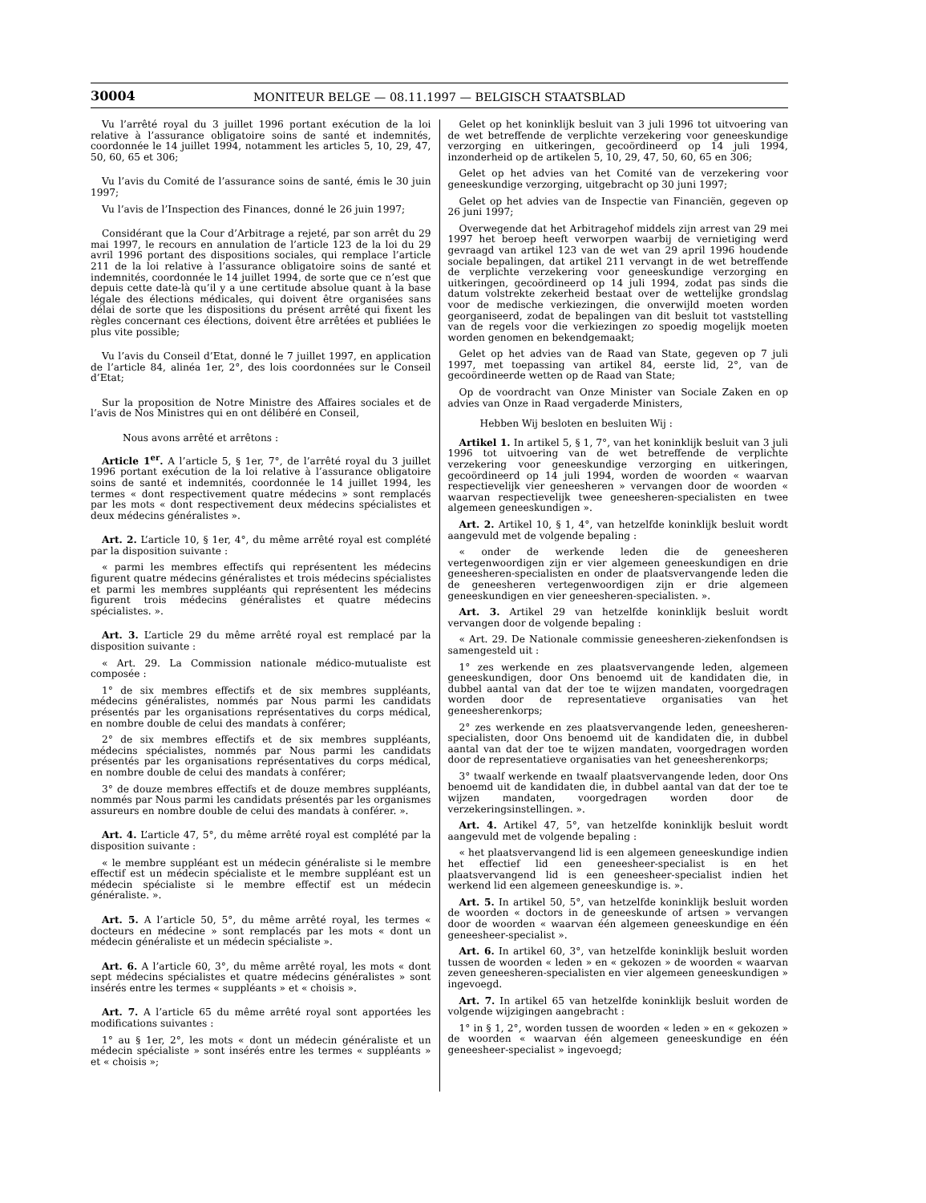30004 MONITEUR BELGE — 08.11.1997 — BELGISCH STAATSBLAD
Vu l’arrêté royal du 3 juillet 1996 portant exécution de la loi relative à l’assurance obligatoire soins de santé et indemnités, coordonnée le 14 juillet 1994, notamment les articles 5, 10, 29, 47, 50, 60, 65 et 306;
Vu l’avis du Comité de l’assurance soins de santé, émis le 30 juin 1997;
Vu l’avis de l’Inspection des Finances, donné le 26 juin 1997;
Considérant que la Cour d’Arbitrage a rejeté, par son arrêt du 29 mai 1997, le recours en annulation de l’article 123 de la loi du 29 avril 1996 portant des dispositions sociales, qui remplace l’article 211 de la loi relative à l’assurance obligatoire soins de santé et indemnités, coordonnée le 14 juillet 1994, de sorte que ce n’est que depuis cette date-là qu’il y a une certitude absolue quant à la base légale des élections médicales, qui doivent être organisées sans délai de sorte que les dispositions du présent arrêté qui fixent les règles concernant ces élections, doivent être arrêtées et publiées le plus vite possible;
Vu l’avis du Conseil d’Etat, donné le 7 juillet 1997, en application de l’article 84, alinéa 1er, 2°, des lois coordonnées sur le Conseil d’Etat;
Sur la proposition de Notre Ministre des Affaires sociales et de l’avis de Nos Ministres qui en ont délibéré en Conseil,
Nous avons arrêté et arrêtons :
Article 1<sup>er</sup>. A l’article 5, § 1er, 7°, de l’arrêté royal du 3 juillet 1996 portant exécution de la loi relative à l’assurance obligatoire soins de santé et indemnités, coordonnée le 14 juillet 1994, les termes « dont respectivement quatre médecins » sont remplacés par les mots « dont respectivement deux médecins spécialistes et deux médecins généralistes ».
Art. 2. L’article 10, § 1er, 4°, du même arrêté royal est complété par la disposition suivante :
« parmi les membres effectifs qui représentent les médecins figurent quatre médecins généralistes et trois médecins spécialistes et parmi les membres suppléants qui représentent les médecins figurent trois médecins généralistes et quatre médecins spécialistes. ».
Art. 3. L’article 29 du même arrêté royal est remplacé par la disposition suivante :
« Art. 29. La Commission nationale médico-mutualiste est composée :
1° de six membres effectifs et de six membres suppléants, médecins généralistes, nommés par Nous parmi les candidats présentés par les organisations représentatives du corps médical, en nombre double de celui des mandats à conférer;
2° de six membres effectifs et de six membres suppléants, médecins spécialistes, nommés par Nous parmi les candidats présentés par les organisations représentatives du corps médical, en nombre double de celui des mandats à conférer;
3° de douze membres effectifs et de douze membres suppléants, nommés par Nous parmi les candidats présentés par les organismes assureurs en nombre double de celui des mandats à conférer. ».
Art. 4. L’article 47, 5°, du même arrêté royal est complété par la disposition suivante :
« le membre suppléant est un médecin généraliste si le membre effectif est un médecin spécialiste et le membre suppléant est un médecin spécialiste si le membre effectif est un médecin généraliste. ».
Art. 5. A l’article 50, 5°, du même arrêté royal, les termes « docteurs en médecine » sont remplacés par les mots « dont un médecin généraliste et un médecin spécialiste ».
Art. 6. A l’article 60, 3°, du même arrêté royal, les mots « dont sept médecins spécialistes et quatre médecins généralistes » sont insérés entre les termes « suppléants » et « choisis ».
Art. 7. A l’article 65 du même arrêté royal sont apportées les modifications suivantes :
1° au § 1er, 2°, les mots « dont un médecin généraliste et un médecin spécialiste » sont insérés entre les termes « suppléants » et « choisis »;
Gelet op het koninklijk besluit van 3 juli 1996 tot uitvoering van de wet betreffende de verplichte verzekering voor geneeskundige verzorging en uitkeringen, gecoördineerd op 14 juli 1994, inzonderheid op de artikelen 5, 10, 29, 47, 50, 60, 65 en 306;
Gelet op het advies van het Comité van de verzekering voor geneeskundige verzorging, uitgebracht op 30 juni 1997;
Gelet op het advies van de Inspectie van Financiën, gegeven op 26 juni 1997;
Overwegende dat het Arbitragehof middels zijn arrest van 29 mei 1997 het beroep heeft verworpen waarbij de vernietiging werd gevraagd van artikel 123 van de wet van 29 april 1996 houdende sociale bepalingen, dat artikel 211 vervangt in de wet betreffende de verplichte verzekering voor geneeskundige verzorging en uitkeringen, gecoördineerd op 14 juli 1994, zodat pas sinds die datum volstrekte zekerheid bestaat over de wettelijke grondslag voor de medische verkiezingen, die onverwijld moeten worden georganiseerd, zodat de bepalingen van dit besluit tot vaststelling van de regels voor die verkiezingen zo spoedig mogelijk moeten worden genomen en bekendgemaakt;
Gelet op het advies van de Raad van State, gegeven op 7 juli 1997, met toepassing van artikel 84, eerste lid, 2°, van de gecoördineerde wetten op de Raad van State;
Op de voordracht van Onze Minister van Sociale Zaken en op advies van Onze in Raad vergaderde Ministers,
Hebben Wij besloten en besluiten Wij :
Artikel 1. In artikel 5, § 1, 7°, van het koninklijk besluit van 3 juli 1996 tot uitvoering van de wet betreffende de verplichte verzekering voor geneeskundige verzorging en uitkeringen, gecoördineerd op 14 juli 1994, worden de woorden « waarvan respectievelijk vier geneesheren » vervangen door de woorden « waarvan respectievelijk twee geneesheren-specialisten en twee algemeen geneeskundigen ».
Art. 2. Artikel 10, § 1, 4°, van hetzelfde koninklijk besluit wordt aangevuld met de volgende bepaling :
« onder de werkende leden die de geneesheren vertegenwoordigen zijn er vier algemeen geneeskundigen en drie geneesheren-specialisten en onder de plaatsvervangende leden die de geneesheren vertegenwoordigen zijn er drie algemeen geneeskundigen en vier geneesheren-specialisten. ».
Art. 3. Artikel 29 van hetzelfde koninklijk besluit wordt vervangen door de volgende bepaling :
« Art. 29. De Nationale commissie geneesheren-ziekenfondsen is samengesteld uit :
1° zes werkende en zes plaatsvervangende leden, algemeen geneeskundigen, door Ons benoemd uit de kandidaten die, in dubbel aantal van dat der toe te wijzen mandaten, voorgedragen worden door de representatieve organisaties van het geneesherenkorps;
2° zes werkende en zes plaatsvervangende leden, geneesheren-specialisten, door Ons benoemd uit de kandidaten die, in dubbel aantal van dat der toe te wijzen mandaten, voorgedragen worden door de representatieve organisaties van het geneesherenkorps;
3° twaalf werkende en twaalf plaatsvervangende leden, door Ons benoemd uit de kandidaten die, in dubbel aantal van dat der toe te wijzen mandaten, voorgedragen worden door de verzekeringsinstellingen. ».
Art. 4. Artikel 47, 5°, van hetzelfde koninklijk besluit wordt aangevuld met de volgende bepaling :
« het plaatsvervangend lid is een algemeen geneeskundige indien het effectief lid een geneesheer-specialist is en het plaatsvervangend lid is een geneesheer-specialist indien het werkend lid een algemeen geneeskundige is. ».
Art. 5. In artikel 50, 5°, van hetzelfde koninklijk besluit worden de woorden « doctors in de geneeskunde of artsen » vervangen door de woorden « waarvan één algemeen geneeskundige en één geneesheer-specialist ».
Art. 6. In artikel 60, 3°, van hetzelfde koninklijk besluit worden tussen de woorden « leden » en « gekozen » de woorden « waarvan zeven geneesheren-specialisten en vier algemeen geneeskundigen » ingevoegd.
Art. 7. In artikel 65 van hetzelfde koninklijk besluit worden de volgende wijzigingen aangebracht :
1° in § 1, 2°, worden tussen de woorden « leden » en « gekozen » de woorden « waarvan één algemeen geneeskundige en één geneesheer-specialist » ingevoegd;